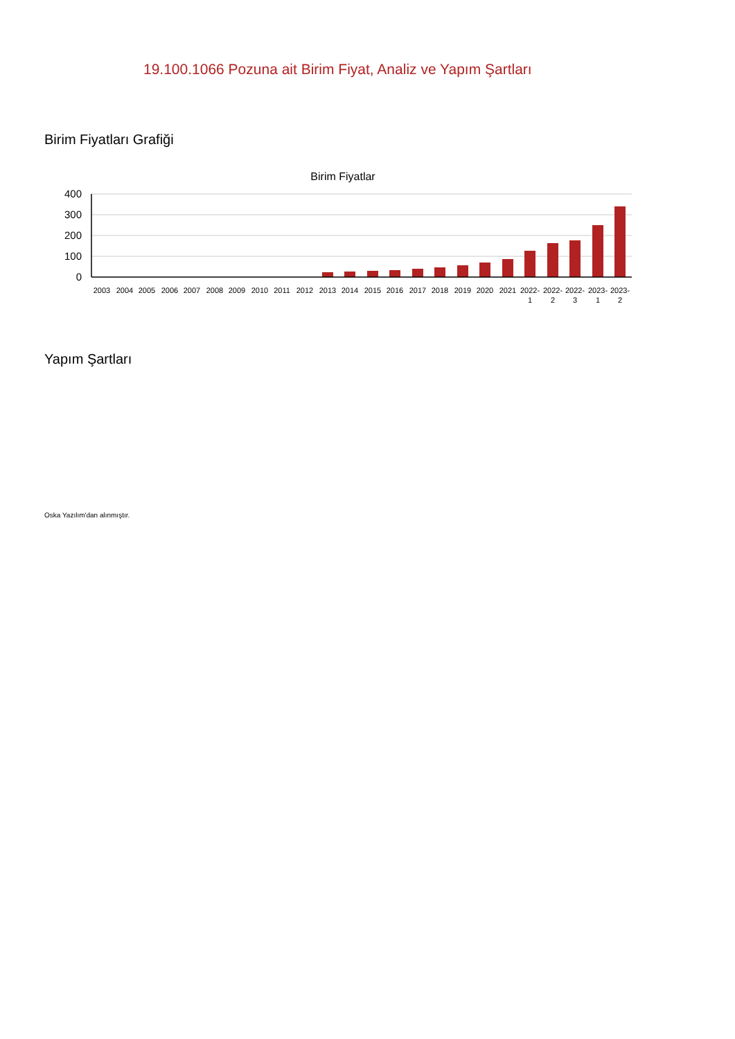19.100.1066 Pozuna ait Birim Fiyat, Analiz ve Yapım Şartları
Birim Fiyatları Grafiği
Birim Fiyatlar
400
300
200
100
0
2003
2004
2005
2006
2007
2008
2009
2010
2011
2012
2013
2014
2015
2016
2017
2018
2019
2020
2021
2022-
1
2022-
2
2022-
3
2023-
1
2023-
2
Yapım Şartları
Oska Yazılım'dan alınmıştır.